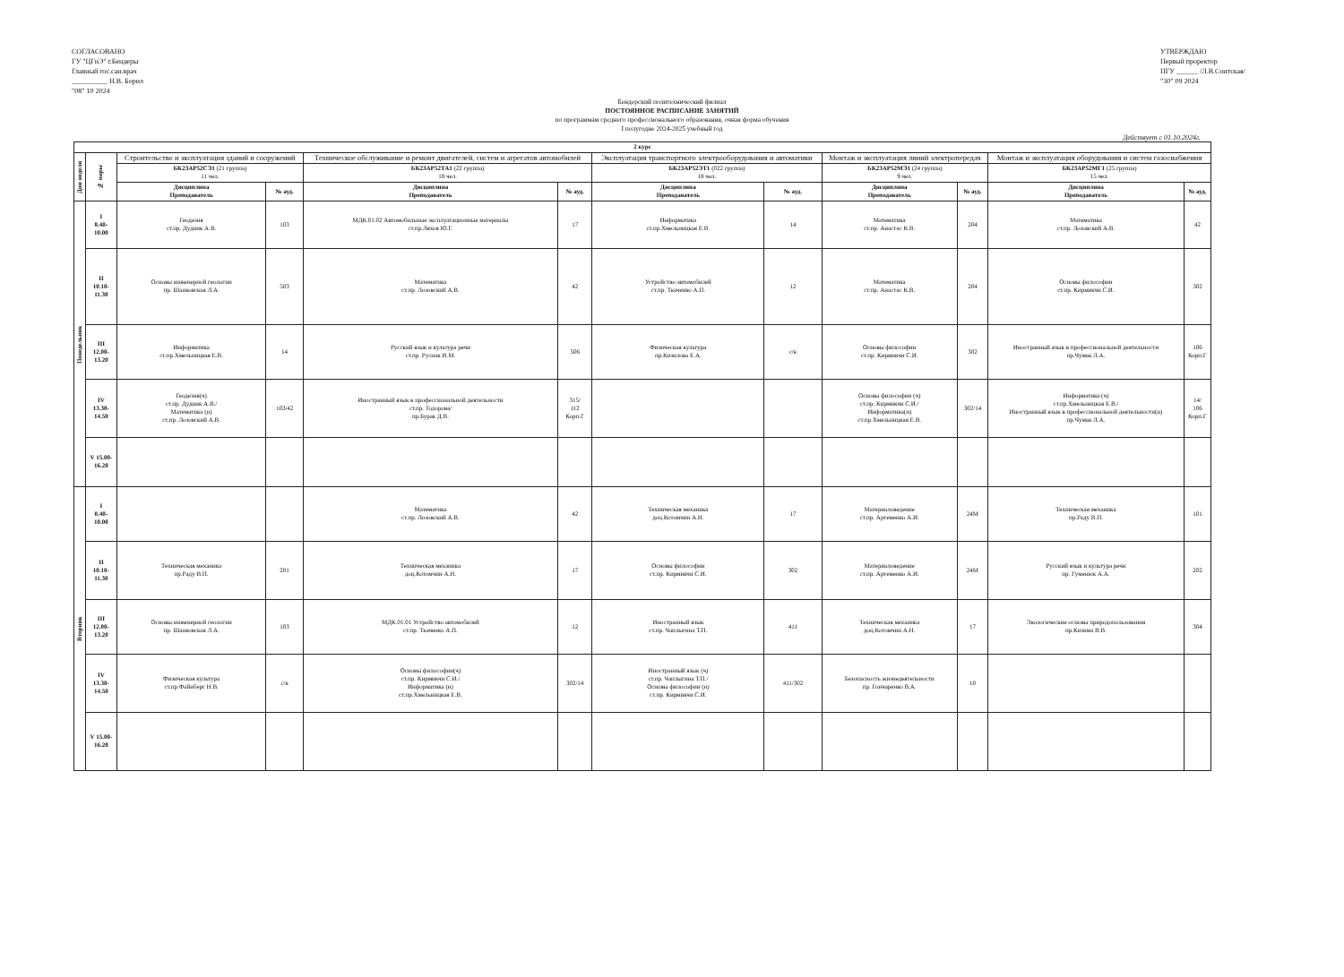СОГЛАСОВАНО
ГУ "ЦГиЭ" г.Бендеры
Главный гос.сан.врач
__________ Н.В. Борил
"08" 10 2024
УТВЕРЖДАЮ
Первый проректор
ПГУ ______ /Л.В.Сонтская/
"30" 09 2024
Бендерский политехнический филиал
ПОСТОЯННОЕ РАСПИСАНИЕ ЗАНЯТИЙ
по программам среднего профессионального образования, очная форма обучения
I полугодие 2024-2025 учебный год
Действует с 01.10.2024г.
| 2 курс | | | | | | | | | | | |
| --- | --- | --- | --- | --- | --- | --- | --- | --- | --- | --- | --- |
| Дни недели | № пары | Строительство и эксплуатация зданий и сооружений | | Техническое обслуживание и ремонт двигателей, систем и агрегатов автомобилей | | Эксплуатация транспортного электрооборудования и автоматики | | Монтаж и эксплуатация линий электропередач | | Монтаж и эксплуатация оборудования и систем газоснабжения | |
| | | БК23АР52СЭ1 (21 группа) 11 чел. | | БК23АР52ТА1 (22 группа) 18 чел. | | БК23АР52ЭТ1 (022 группа) 18 чел. | | БК23АР52МЭ1 (24 группа) 9 чел. | | БК23АР52МГ1 (25 группа) 15 чел. | |
| | | Дисциплина Преподаватель | № ауд. | Дисциплина Преподаватель | № ауд. | Дисциплина Преподаватель | № ауд. | Дисциплина Преподаватель | № ауд. | Дисциплина Преподаватель | № ауд. |
| Понедельник | I 8.40- 10.00 | Геодезия ст.пр. Дудник А.В. | 103 | МДК.01.02 Автомобильные эксплуатационные материалы ст.пр.Ляхов Ю.Г. | 17 | Информатика ст.пр.Хмельницкая Е.В. | 14 | Математика ст.пр. Анастас К.В. | 204 | Математика ст.пр. Лозовский А.В. | 42 |
| | II 10.10- 11.30 | Основы инженерной геологии пр. Шанковская Л.А. | 503 | Математика ст.пр. Лозовский А.В. | 42 | Устройство автомобилей ст.пр. Ткаченко А.П. | 12 | Математика ст.пр. Анастас К.В. | 204 | Основы философии ст.пр. Кирмикчи С.И. | 302 |
| | III 12.00- 13.20 | Информатика ст.пр.Хмельницкая Е.В. | 14 | Русский язык и культура речи ст.пр. Руснак И.М. | 506 | Физическая культура пр.Кизилова Е.А. | с/к | Основы философии ст.пр. Кирмикчи С.И. | 302 | Иностранный язык в профессиональной деятельности пр.Чумак Л.А. | 106 Корп.Г |
| | IV 13.30- 14.50 | Геодезия(ч) ст.пр. Дудник А.В./ Математика (н) ст.пр. Лозовский А.В. | 103/42 | Иностранный язык в профессиональной деятельности ст.пр. Тодорова/ пр.Бурак Д.В. | 315/ 112 Корп.Г | | | Основы философии (ч) ст.пр. Кирмикчи С.И./ Информатика(н) ст.пр.Хмельницкая Е.В. | 302/14 | Информатика (ч) ст.пр.Хмельницкая Е.В./ Иностранный язык в профессиональной деятельности(н) пр.Чумак Л.А. | 14/ 106 Корп.Г |
| | V 15.00- 16.20 | | | | | | | | | | |
| Вторник | I 8.40- 10.00 | | | Математика ст.пр. Лозовский А.В. | 42 | Техническая механика доц.Котомчин А.Н. | 17 | Материаловедение ст.пр. Артеменко А.И. | 24М | Техническая механика пр.Раду В.П. | 101 |
| | II 10.10- 11.30 | Техническая механика пр.Раду В.П. | 201 | Техническая механика доц.Котомчин А.Н. | 17 | Основы философии ст.пр. Кирмикчи С.И. | 302 | Материаловедение ст.пр. Артеменко А.И. | 24М | Русский язык и культура речи пр. Гуменюк А.А. | 202 |
| | III 12.00- 13.20 | Основы инженерной геологии пр. Шанковская Л.А. | 103 | МДК.01.01 Устройство автомобилей ст.пр. Ткаченко А.П. | 12 | Иностранный язык ст.пр. Чаплыгина Т.П. | 411 | Техническая механика доц.Котомчин А.Н. | 17 | Экологические основы природопользования пр.Кизима В.В. | 304 |
| | IV 13.30- 14.50 | Физическая культура ст.пр.Файнберг Н.В. | с/к | Основы философии(ч) ст.пр. Кирмикчи С.И./ Информатика (н) ст.пр.Хмельницкая Е.В. | 302/14 | Иностранный язык (ч) ст.пр. Чаплыгина Т.П./ Основы философии (н) ст.пр. Кирмикчи С.И. | 411/302 | Безопасность жизнедеятельности пр. Гончаренко В.А. | 10 | | |
| | V 15.00- 16.20 | | | | | | | | | | |